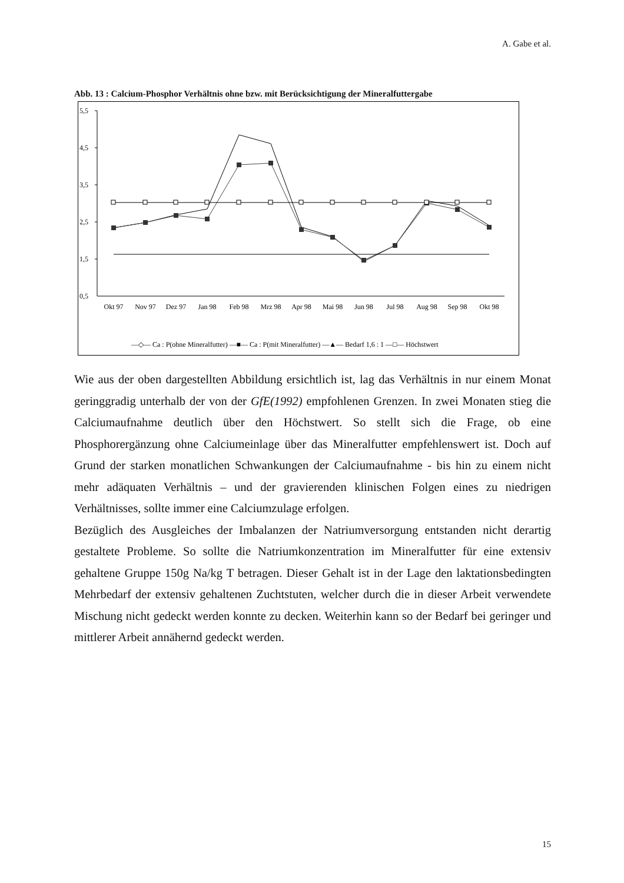A. Gabe et al.
Abb. 13 : Calcium-Phosphor Verhältnis ohne bzw. mit Berücksichtigung der Mineralfuttergabe
5,5
4,5
3,5
2,5
1,5
0,5
Okt 97
Nov 97
Dez 97
Jan 98
Feb 98
Mrz 98
Apr 98
Mai 98
Jun 98
Jul 98
Aug 98
Sep 98
Okt 98
—◇— Ca : P(ohne Mineralfutter) —■— Ca : P(mit Mineralfutter) —▲— Bedarf 1,6 : 1 —□— Höchstwert
Wie aus der oben dargestellten Abbildung ersichtlich ist, lag das Verhältnis in nur einem Monat geringgradig unterhalb der von der GfE(1992) empfohlenen Grenzen. In zwei Monaten stieg die Calciumaufnahme deutlich über den Höchstwert. So stellt sich die Frage, ob eine Phosphorergänzung ohne Calciumeinlage über das Mineralfutter empfehlenswert ist. Doch auf Grund der starken monatlichen Schwankungen der Calciumaufnahme - bis hin zu einem nicht mehr adäquaten Verhältnis – und der gravierenden klinischen Folgen eines zu niedrigen Verhältnisses, sollte immer eine Calciumzulage erfolgen.
Bezüglich des Ausgleiches der Imbalanzen der Natriumversorgung entstanden nicht derartig gestaltete Probleme. So sollte die Natriumkonzentration im Mineralfutter für eine extensiv gehaltene Gruppe 150g Na/kg T betragen. Dieser Gehalt ist in der Lage den laktationsbedingten Mehrbedarf der extensiv gehaltenen Zuchtstuten, welcher durch die in dieser Arbeit verwendete Mischung nicht gedeckt werden konnte zu decken. Weiterhin kann so der Bedarf bei geringer und mittlerer Arbeit annähernd gedeckt werden.
15